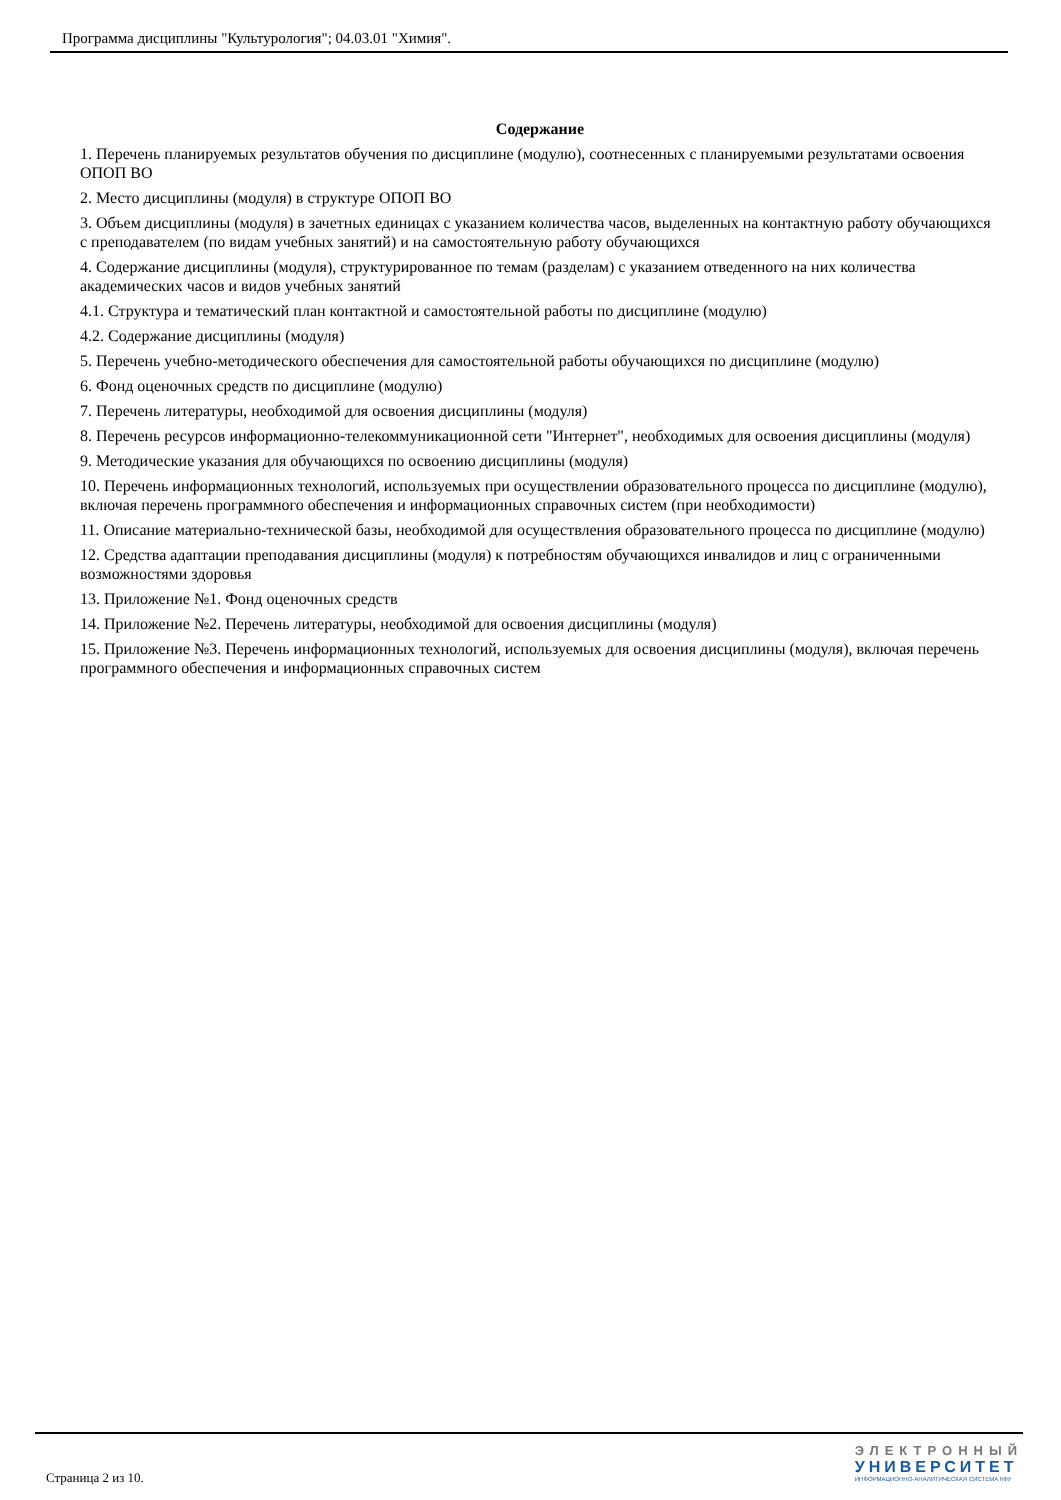Программа дисциплины "Культурология"; 04.03.01 "Химия".
Содержание
1. Перечень планируемых результатов обучения по дисциплине (модулю), соотнесенных с планируемыми результатами освоения ОПОП ВО
2. Место дисциплины (модуля) в структуре ОПОП ВО
3. Объем дисциплины (модуля) в зачетных единицах с указанием количества часов, выделенных на контактную работу обучающихся с преподавателем (по видам учебных занятий) и на самостоятельную работу обучающихся
4. Содержание дисциплины (модуля), структурированное по темам (разделам) с указанием отведенного на них количества академических часов и видов учебных занятий
4.1. Структура и тематический план контактной и самостоятельной работы по дисциплине (модулю)
4.2. Содержание дисциплины (модуля)
5. Перечень учебно-методического обеспечения для самостоятельной работы обучающихся по дисциплине (модулю)
6. Фонд оценочных средств по дисциплине (модулю)
7. Перечень литературы, необходимой для освоения дисциплины (модуля)
8. Перечень ресурсов информационно-телекоммуникационной сети "Интернет", необходимых для освоения дисциплины (модуля)
9. Методические указания для обучающихся по освоению дисциплины (модуля)
10. Перечень информационных технологий, используемых при осуществлении образовательного процесса по дисциплине (модулю), включая перечень программного обеспечения и информационных справочных систем (при необходимости)
11. Описание материально-технической базы, необходимой для осуществления образовательного процесса по дисциплине (модулю)
12. Средства адаптации преподавания дисциплины (модуля) к потребностям обучающихся инвалидов и лиц с ограниченными возможностями здоровья
13. Приложение №1. Фонд оценочных средств
14. Приложение №2. Перечень литературы, необходимой для освоения дисциплины (модуля)
15. Приложение №3. Перечень информационных технологий, используемых для освоения дисциплины (модуля), включая перечень программного обеспечения и информационных справочных систем
Страница 2 из 10.
ЭЛЕКТРОННЫЙ
УНИВЕРСИТЕТ
ИНФОРМАЦИОННО-АНАЛИТИЧЕСКАЯ СИСТЕМА КФУ